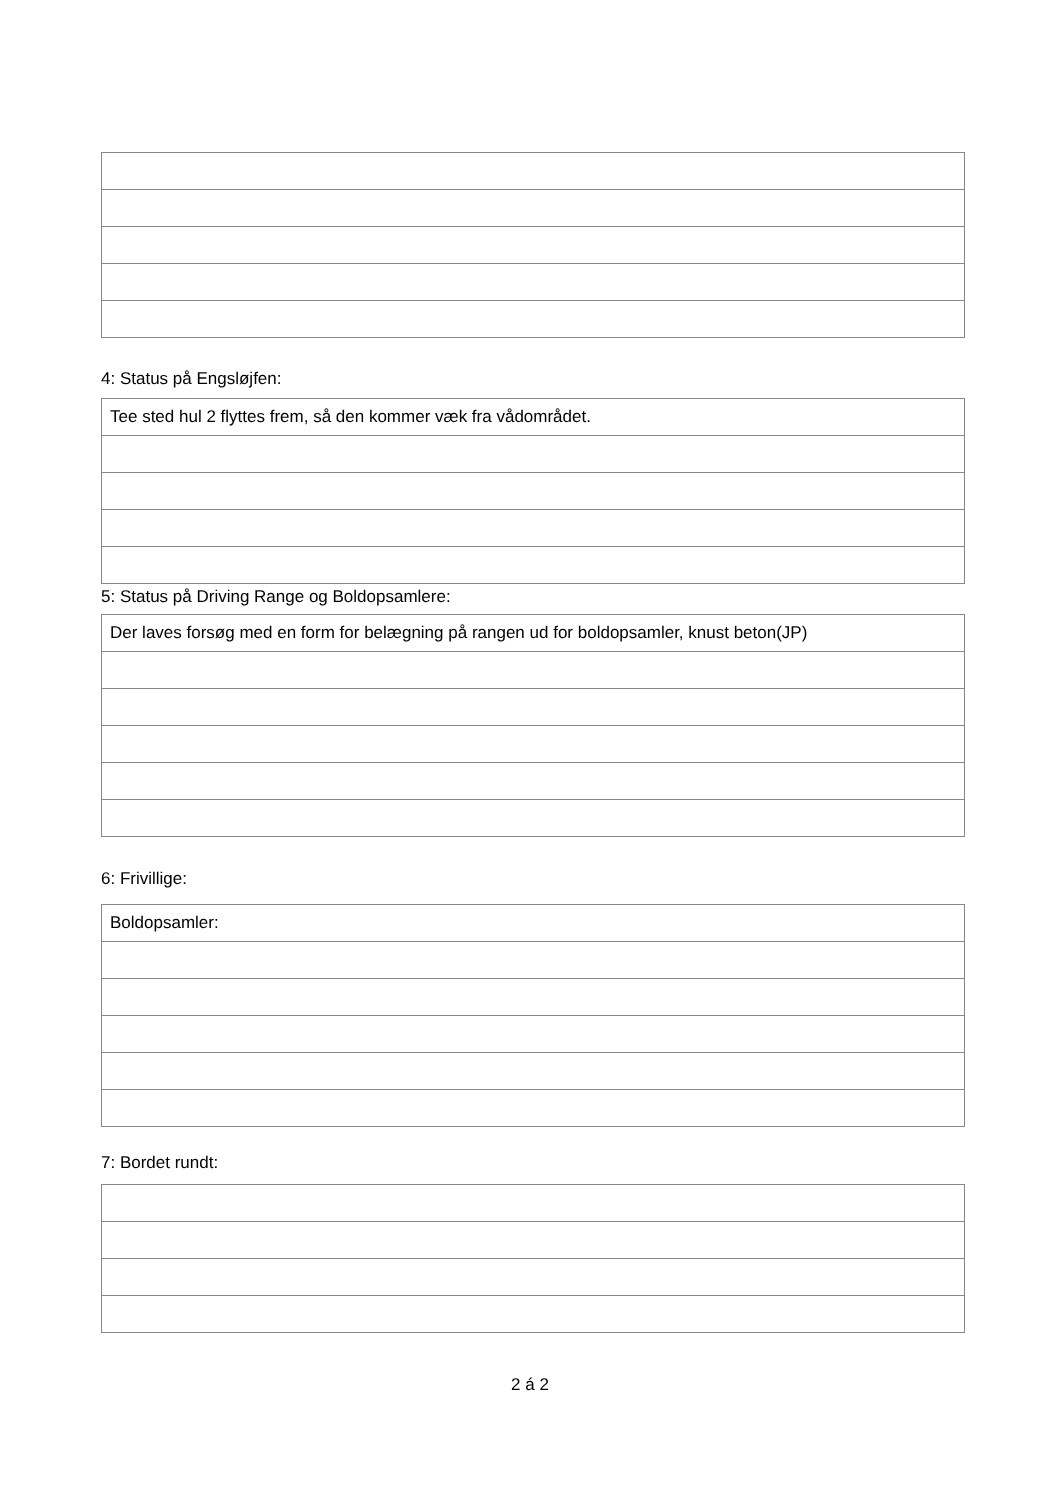4: Status på Engsløjfen:
| Tee sted hul 2 flyttes frem, så den kommer væk fra vådområdet. |
5: Status på Driving Range og Boldopsamlere:
| Der laves forsøg med en form for belægning på rangen ud for boldopsamler, knust beton(JP) |
6: Frivillige:
| Boldopsamler: |
7: Bordet rundt:
2 á 2